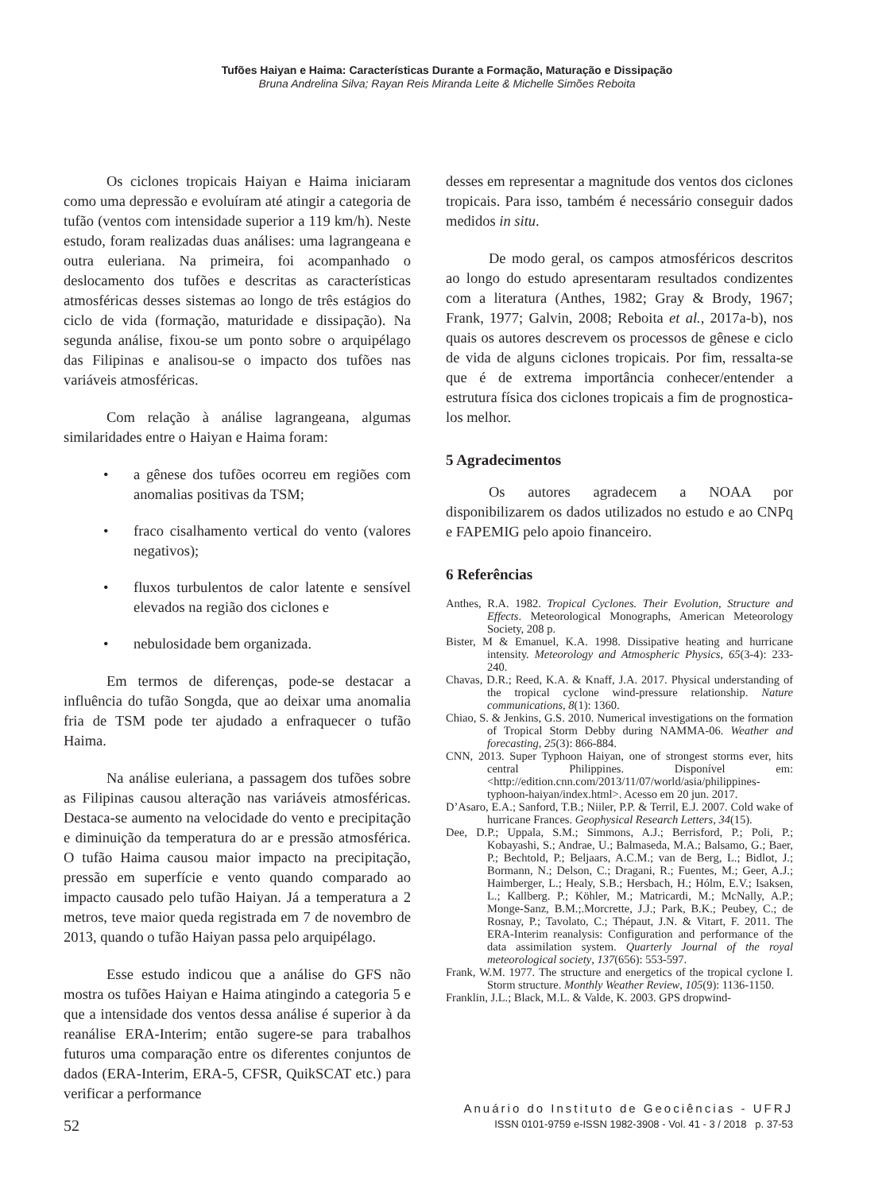Tufões Haiyan e Haima: Características Durante a Formação, Maturação e Dissipação
Bruna Andrelina Silva; Rayan Reis Miranda Leite & Michelle Simões Reboita
Os ciclones tropicais Haiyan e Haima iniciaram como uma depressão e evoluíram até atingir a categoria de tufão (ventos com intensidade superior a 119 km/h). Neste estudo, foram realizadas duas análises: uma lagrangeana e outra euleriana. Na primeira, foi acompanhado o deslocamento dos tufões e descritas as características atmosféricas desses sistemas ao longo de três estágios do ciclo de vida (formação, maturidade e dissipação). Na segunda análise, fixou-se um ponto sobre o arquipélago das Filipinas e analisou-se o impacto dos tufões nas variáveis atmosféricas.
Com relação à análise lagrangeana, algumas similaridades entre o Haiyan e Haima foram:
• a gênese dos tufões ocorreu em regiões com anomalias positivas da TSM;
• fraco cisalhamento vertical do vento (valores negativos);
• fluxos turbulentos de calor latente e sensível elevados na região dos ciclones e
• nebulosidade bem organizada.
Em termos de diferenças, pode-se destacar a influência do tufão Songda, que ao deixar uma anomalia fria de TSM pode ter ajudado a enfraquecer o tufão Haima.
Na análise euleriana, a passagem dos tufões sobre as Filipinas causou alteração nas variáveis atmosféricas. Destaca-se aumento na velocidade do vento e precipitação e diminuição da temperatura do ar e pressão atmosférica. O tufão Haima causou maior impacto na precipitação, pressão em superfície e vento quando comparado ao impacto causado pelo tufão Haiyan. Já a temperatura a 2 metros, teve maior queda registrada em 7 de novembro de 2013, quando o tufão Haiyan passa pelo arquipélago.
Esse estudo indicou que a análise do GFS não mostra os tufões Haiyan e Haima atingindo a categoria 5 e que a intensidade dos ventos dessa análise é superior à da reanálise ERA-Interim; então sugere-se para trabalhos futuros uma comparação entre os diferentes conjuntos de dados (ERA-Interim, ERA-5, CFSR, QuikSCAT etc.) para verificar a performance
desses em representar a magnitude dos ventos dos ciclones tropicais. Para isso, também é necessário conseguir dados medidos in situ.
De modo geral, os campos atmosféricos descritos ao longo do estudo apresentaram resultados condizentes com a literatura (Anthes, 1982; Gray & Brody, 1967; Frank, 1977; Galvin, 2008; Reboita et al., 2017a-b), nos quais os autores descrevem os processos de gênese e ciclo de vida de alguns ciclones tropicais. Por fim, ressalta-se que é de extrema importância conhecer/entender a estrutura física dos ciclones tropicais a fim de prognostica-los melhor.
5 Agradecimentos
Os autores agradecem a NOAA por disponibilizarem os dados utilizados no estudo e ao CNPq e FAPEMIG pelo apoio financeiro.
6 Referências
Anthes, R.A. 1982. Tropical Cyclones. Their Evolution, Structure and Effects. Meteorological Monographs, American Meteorology Society, 208 p.
Bister, M & Emanuel, K.A. 1998. Dissipative heating and hurricane intensity. Meteorology and Atmospheric Physics, 65(3-4): 233-240.
Chavas, D.R.; Reed, K.A. & Knaff, J.A. 2017. Physical understanding of the tropical cyclone wind-pressure relationship. Nature communications, 8(1): 1360.
Chiao, S. & Jenkins, G.S. 2010. Numerical investigations on the formation of Tropical Storm Debby during NAMMA-06. Weather and forecasting, 25(3): 866-884.
CNN, 2013. Super Typhoon Haiyan, one of strongest storms ever, hits central Philippines. Disponível em: <http://edition.cnn.com/2013/11/07/world/asia/philippines-typhoon-haiyan/index.html>. Acesso em 20 jun. 2017.
D’Asaro, E.A.; Sanford, T.B.; Niiler, P.P. & Terril, E.J. 2007. Cold wake of hurricane Frances. Geophysical Research Letters, 34(15).
Dee, D.P.; Uppala, S.M.; Simmons, A.J.; Berrisford, P.; Poli, P.; Kobayashi, S.; Andrae, U.; Balmaseda, M.A.; Balsamo, G.; Baer, P.; Bechtold, P.; Beljaars, A.C.M.; van de Berg, L.; Bidlot, J.; Bormann, N.; Delson, C.; Dragani, R.; Fuentes, M.; Geer, A.J.; Haimberger, L.; Healy, S.B.; Hersbach, H.; Hólm, E.V.; Isaksen, L.; Kallberg. P.; Köhler, M.; Matricardi, M.; McNally, A.P.; Monge-Sanz, B.M.;.Morcrette, J.J.; Park, B.K.; Peubey, C.; de Rosnay, P.; Tavolato, C.; Thépaut, J.N. & Vitart, F. 2011. The ERA-Interim reanalysis: Configuration and performance of the data assimilation system. Quarterly Journal of the royal meteorological society, 137(656): 553-597.
Frank, W.M. 1977. The structure and energetics of the tropical cyclone I. Storm structure. Monthly Weather Review, 105(9): 1136-1150.
Franklin, J.L.; Black, M.L. & Valde, K. 2003. GPS dropwind-
52
Anuário do Instituto de Geociências - UFRJ
ISSN 0101-9759 e-ISSN 1982-3908 - Vol. 41 - 3 / 2018 p. 37-53